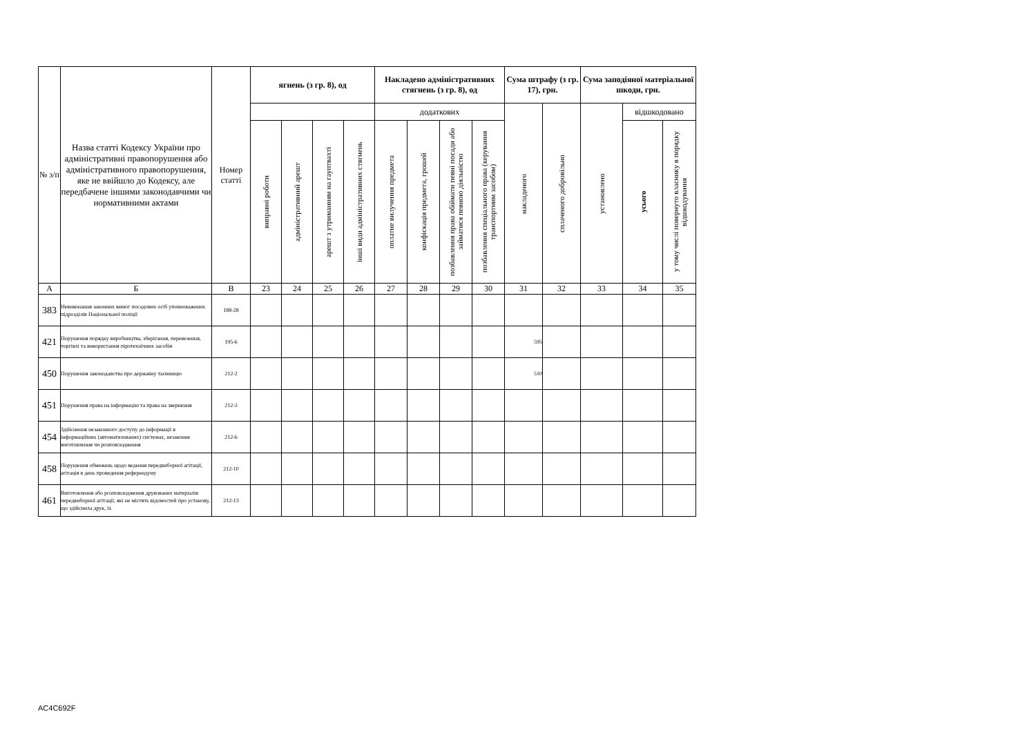| № з/п | Назва статті Кодексу України про адміністративні правопорушення або адміністративного правопорушення, яке не ввійшло до Кодексу, але передбачене іншими законодавчими чи нормативними актами | Номер статті | ягнень (з гр. 8), од | | | | Накладено адміністративних стягнень (з гр. 8), од | | | | Сума штрафу (з гр. 17), грн. | | Сума заподіяної матеріальної шкоди, грн. | | |
| --- | --- | --- | --- | --- | --- | --- | --- | --- | --- | --- | --- | --- | --- | --- | --- |
| | | | | | | | додаткових | | | | накладеного | сплаченого добровільно | установлено | відшкодовано | |
| | | | виправні роботи | адміністративний арешт | арешт з утриманням на гауптвахті | інші види адміністративних стягнень | оплатне вилучення предмета | конфіскація предмета, грошей | позбавлення права обіймати певні посади або займатися певною діяльністю | позбавлення спеціального права (керування транспортним засобом) | | | | усього | у тому числі повернуто власнику в порядку відшкодування |
| А | Б | В | 23 | 24 | 25 | 26 | 27 | 28 | 29 | 30 | 31 | 32 | 33 | 34 | 35 |
| 383 | Невиконання законних вимог посадових осіб уповноважених підрозділів Національної поліції | 188-28 | | | | | | | | | | | | | |
| 421 | Порушення порядку виробництва, зберігання, перевезення, торгівлі та використання піротехнічних засобів | 195-6 | | | | | | | | | 595 | | | | |
| 450 | Порушення законодавства про державну таємницю | 212-2 | | | | | | | | | 510 | | | | |
| 451 | Порушення права на інформацію та права на звернення | 212-3 | | | | | | | | | | | | | |
| 454 | Здійснення незаконного доступу до інформації в інформаційних (автоматизованих) системах, незаконне виготовлення чи розповсюдження | 212-6 | | | | | | | | | | | | | |
| 458 | Порушення обмежень щодо ведення передвиборної агітації, агітація в день проведення референдуму | 212-10 | | | | | | | | | | | | | |
| 461 | Виготовлення або розповсюдження друкованих матеріалів передвиборної агітації, які не містять відомостей про установу, що здійснила друк, їх | 212-13 | | | | | | | | | | | | | |
AC4C692F